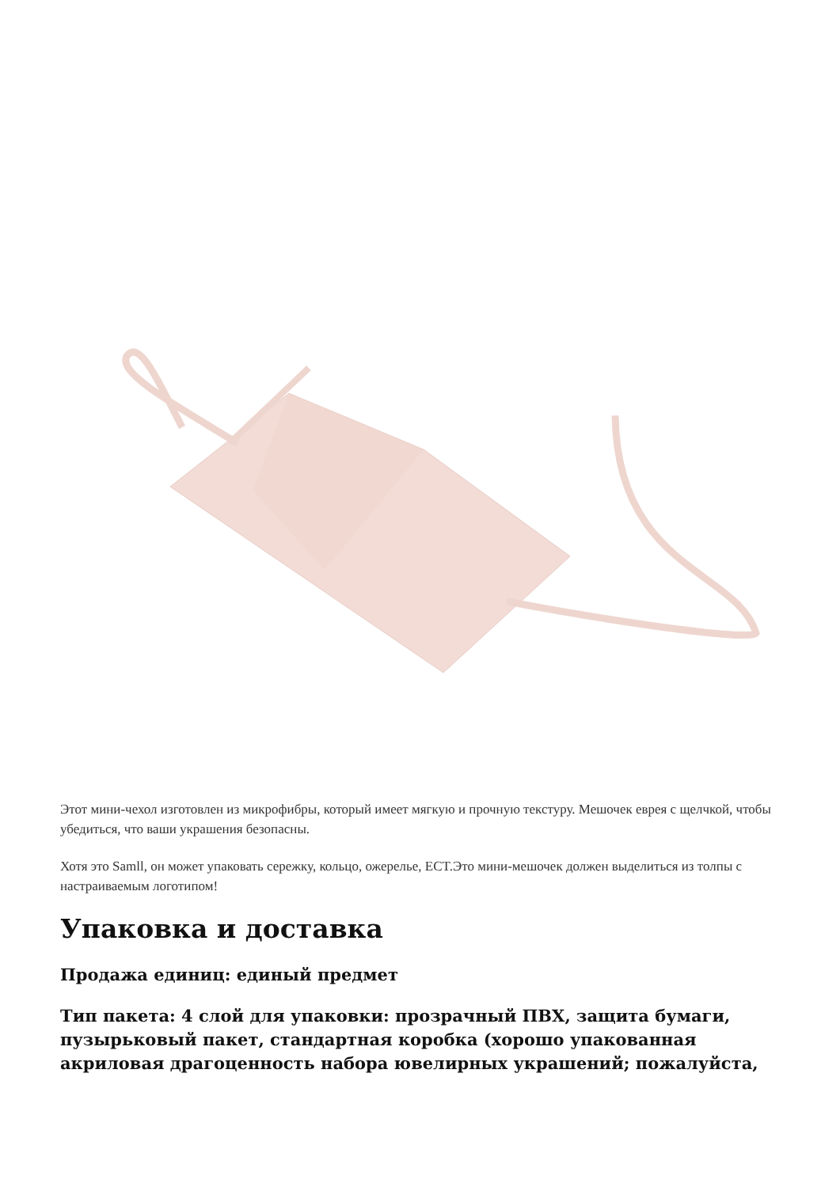Этот мини-чехол изготовлен из микрофибры, который имеет мягкую и прочную текстуру. Мешочек еврея с щелчкой, чтобы убедиться, что ваши украшения безопасны.
Хотя это Samll, он может упаковать сережку, кольцо, ожерелье, ECT.Это мини-мешочек должен выделиться из толпы с настраиваемым логотипом!
Упаковка и доставка
Продажа единиц: единый предмет
Тип пакета: 4 слой для упаковки: прозрачный ПВХ, защита бумаги, пузырьковый пакет, стандартная коробка (хорошо упакованная акриловая драгоценность набора ювелирных украшений; пожалуйста,